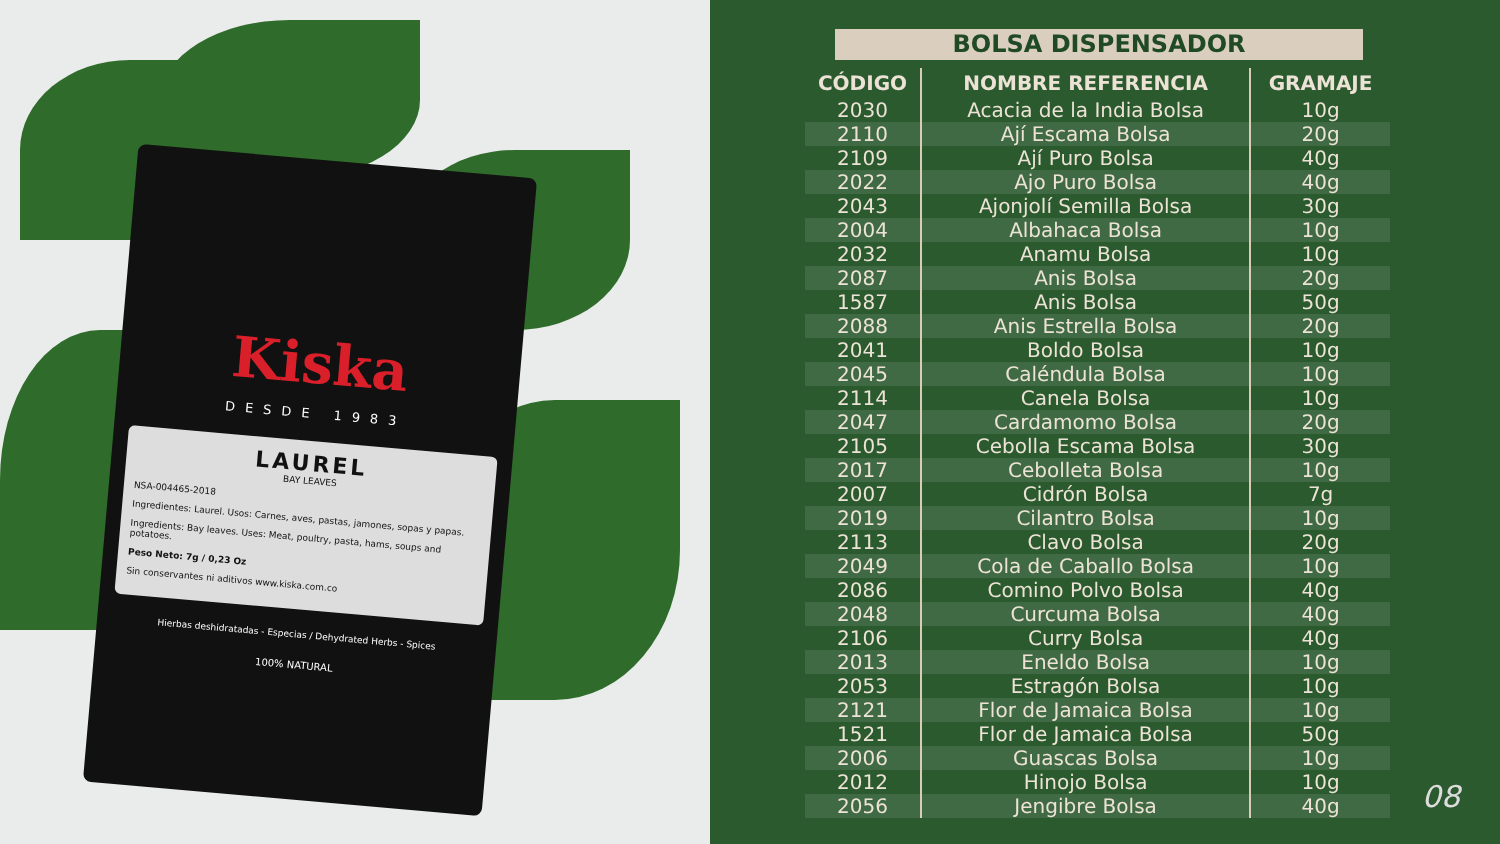Kiska
DESDE 1983
LAUREL
BAY LEAVES
NSA-004465-2018
Ingredientes: Laurel. Usos: Carnes, aves, pastas, jamones, sopas y papas.
Ingredients: Bay leaves. Uses: Meat, poultry, pasta, hams, soups and potatoes.
Peso Neto: 7g / 0,23 Oz
Sin conservantes ni aditivos www.kiska.com.co
Hierbas deshidratadas - Especias / Dehydrated Herbs - Spices
100% NATURAL
BOLSA DISPENSADOR
| CÓDIGO | NOMBRE REFERENCIA | GRAMAJE |
| --- | --- | --- |
| 2030 | Acacia de la India Bolsa | 10g |
| 2110 | Ají Escama Bolsa | 20g |
| 2109 | Ají Puro Bolsa | 40g |
| 2022 | Ajo Puro Bolsa | 40g |
| 2043 | Ajonjolí Semilla Bolsa | 30g |
| 2004 | Albahaca Bolsa | 10g |
| 2032 | Anamu Bolsa | 10g |
| 2087 | Anis Bolsa | 20g |
| 1587 | Anis Bolsa | 50g |
| 2088 | Anis Estrella Bolsa | 20g |
| 2041 | Boldo Bolsa | 10g |
| 2045 | Caléndula Bolsa | 10g |
| 2114 | Canela Bolsa | 10g |
| 2047 | Cardamomo Bolsa | 20g |
| 2105 | Cebolla Escama Bolsa | 30g |
| 2017 | Cebolleta Bolsa | 10g |
| 2007 | Cidrón Bolsa | 7g |
| 2019 | Cilantro Bolsa | 10g |
| 2113 | Clavo Bolsa | 20g |
| 2049 | Cola de Caballo Bolsa | 10g |
| 2086 | Comino Polvo Bolsa | 40g |
| 2048 | Curcuma Bolsa | 40g |
| 2106 | Curry Bolsa | 40g |
| 2013 | Eneldo Bolsa | 10g |
| 2053 | Estragón Bolsa | 10g |
| 2121 | Flor de Jamaica Bolsa | 10g |
| 1521 | Flor de Jamaica Bolsa | 50g |
| 2006 | Guascas Bolsa | 10g |
| 2012 | Hinojo Bolsa | 10g |
| 2056 | Jengibre Bolsa | 40g |
08